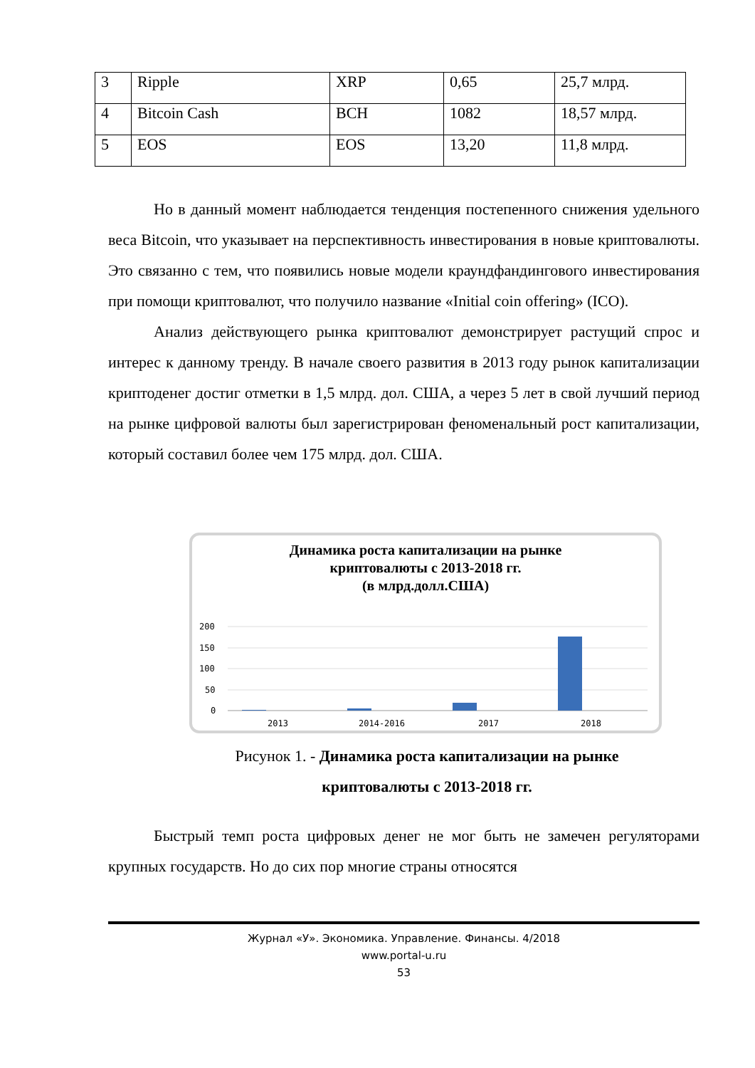| 3 | Ripple | XRP | 0,65 | 25,7 млрд. |
| 4 | Bitcoin Cash | BCH | 1082 | 18,57 млрд. |
| 5 | EOS | EOS | 13,20 | 11,8 млрд. |
Но в данный момент наблюдается тенденция постепенного снижения удельного веса Bitcoin, что указывает на перспективность инвестирования в новые криптовалюты. Это связанно с тем, что появились новые модели краундфандингового инвестирования при помощи криптовалют, что получило название «Initial coin offering» (ICO).
Анализ действующего рынка криптовалют демонстрирует растущий спрос и интерес к данному тренду. В начале своего развития в 2013 году рынок капитализации криптоденег достиг отметки в 1,5 млрд. дол. США, а через 5 лет в свой лучший период на рынке цифровой валюты был зарегистрирован феноменальный рост капитализации, который составил более чем 175 млрд. дол. США.
Динамика роста капитализации на рынке
криптовалюты с 2013-2018 гг.
(в млрд.долл.США)
200
150
100
50
0
2013
2014-2016
2017
2018
Рисунок 1. - Динамика роста капитализации на рынке
криптовалюты с 2013-2018 гг.
Быстрый темп роста цифровых денег не мог быть не замечен регуляторами крупных государств. Но до сих пор многие страны относятся
Журнал «У». Экономика. Управление. Финансы. 4/2018
www.portal-u.ru
53